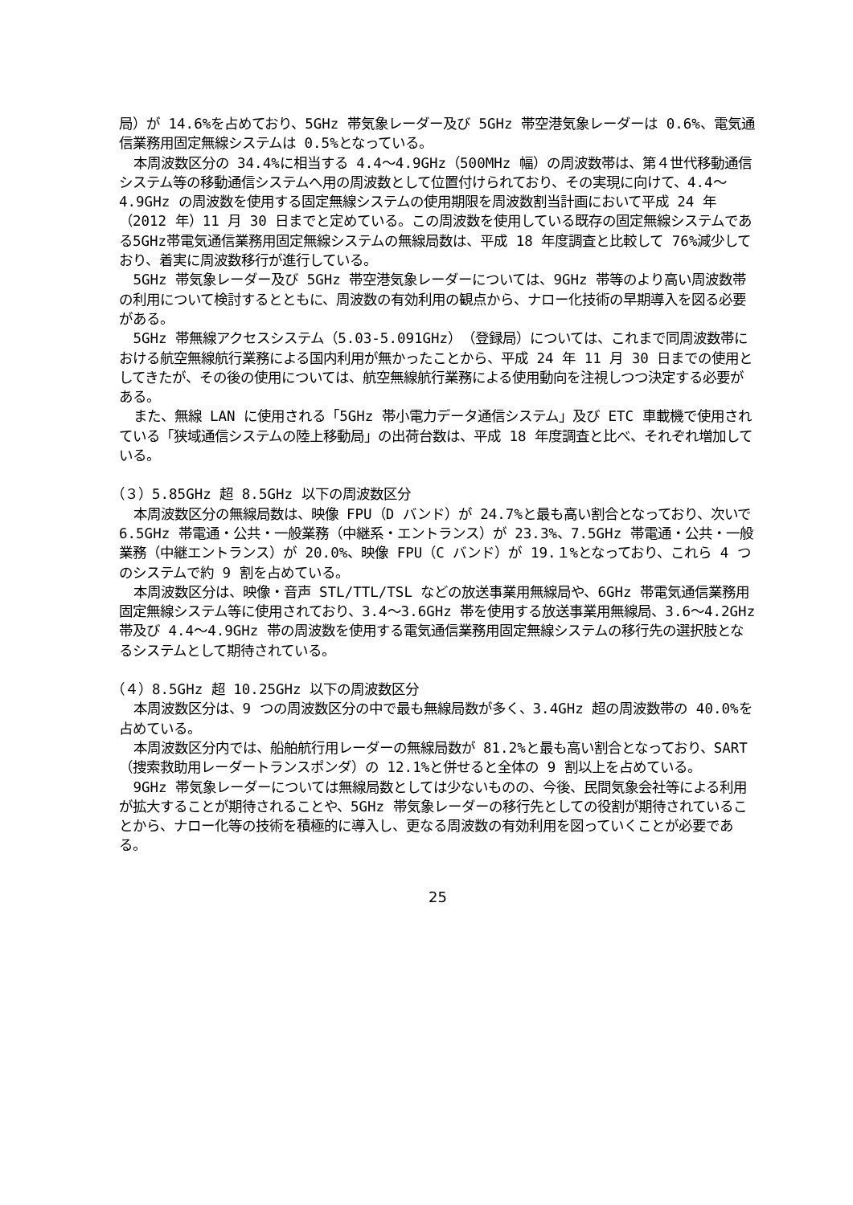局）が 14.6%を占めており、5GHz 帯気象レーダー及び 5GHz 帯空港気象レーダーは 0.6%、電気通信業務用固定無線システムは 0.5%となっている。
本周波数区分の 34.4%に相当する 4.4～4.9GHz（500MHz 幅）の周波数帯は、第４世代移動通信システム等の移動通信システムへ用の周波数として位置付けられており、その実現に向けて、4.4～4.9GHz の周波数を使用する固定無線システムの使用期限を周波数割当計画において平成 24 年（2012 年）11 月 30 日までと定めている。この周波数を使用している既存の固定無線システムである5GHz帯電気通信業務用固定無線システムの無線局数は、平成 18 年度調査と比較して 76%減少しており、着実に周波数移行が進行している。
5GHz 帯気象レーダー及び 5GHz 帯空港気象レーダーについては、9GHz 帯等のより高い周波数帯の利用について検討するとともに、周波数の有効利用の観点から、ナロー化技術の早期導入を図る必要がある。
5GHz 帯無線アクセスシステム（5.03-5.091GHz）（登録局）については、これまで同周波数帯における航空無線航行業務による国内利用が無かったことから、平成 24 年 11 月 30 日までの使用としてきたが、その後の使用については、航空無線航行業務による使用動向を注視しつつ決定する必要がある。
また、無線 LAN に使用される「5GHz 帯小電力データ通信システム」及び ETC 車載機で使用されている「狭域通信システムの陸上移動局」の出荷台数は、平成 18 年度調査と比べ、それぞれ増加している。
（３）5.85GHz 超 8.5GHz 以下の周波数区分
本周波数区分の無線局数は、映像 FPU（D バンド）が 24.7%と最も高い割合となっており、次いで 6.5GHz 帯電通・公共・一般業務（中継系・エントランス）が 23.3%、7.5GHz 帯電通・公共・一般業務（中継エントランス）が 20.0%、映像 FPU（C バンド）が 19.１%となっており、これら 4 つのシステムで約 9 割を占めている。
本周波数区分は、映像・音声 STL/TTL/TSL などの放送事業用無線局や、6GHz 帯電気通信業務用固定無線システム等に使用されており、3.4～3.6GHz 帯を使用する放送事業用無線局、3.6～4.2GHz 帯及び 4.4～4.9GHz 帯の周波数を使用する電気通信業務用固定無線システムの移行先の選択肢となるシステムとして期待されている。
（４）8.5GHz 超 10.25GHz 以下の周波数区分
本周波数区分は、9 つの周波数区分の中で最も無線局数が多く、3.4GHz 超の周波数帯の 40.0%を占めている。
本周波数区分内では、船舶航行用レーダーの無線局数が 81.2%と最も高い割合となっており、SART（捜索救助用レーダートランスポンダ）の 12.1%と併せると全体の 9 割以上を占めている。
9GHz 帯気象レーダーについては無線局数としては少ないものの、今後、民間気象会社等による利用が拡大することが期待されることや、5GHz 帯気象レーダーの移行先としての役割が期待されていることから、ナロー化等の技術を積極的に導入し、更なる周波数の有効利用を図っていくことが必要である。
25